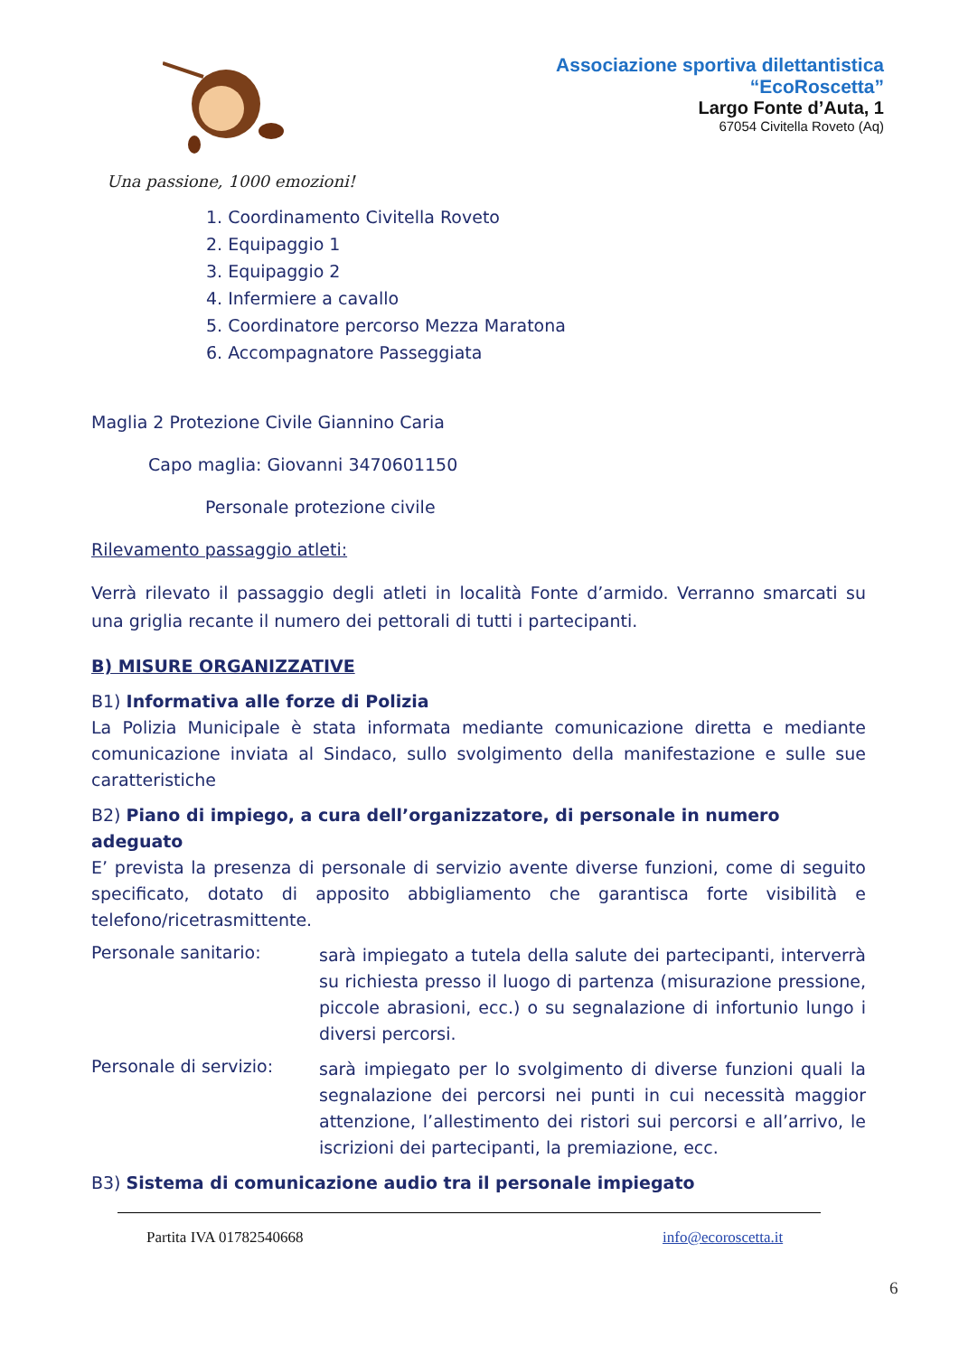Associazione sportiva dilettantistica
“EcoRoscetta”
Largo Fonte d’Auta, 1
67054 Civitella Roveto (Aq)
Una passione, 1000 emozioni!
1. Coordinamento Civitella Roveto
2. Equipaggio 1
3. Equipaggio 2
4. Infermiere a cavallo
5. Coordinatore percorso Mezza Maratona
6. Accompagnatore Passeggiata
Maglia 2 Protezione Civile Giannino Caria
Capo maglia: Giovanni 3470601150
Personale protezione civile
Rilevamento passaggio atleti:
Verrà rilevato il passaggio degli atleti in località Fonte d’armido. Verranno smarcati su una griglia recante il numero dei pettorali di tutti i partecipanti.
B) MISURE ORGANIZZATIVE
B1) Informativa alle forze di Polizia
La Polizia Municipale è stata informata mediante comunicazione diretta e mediante comunicazione inviata al Sindaco, sullo svolgimento della manifestazione e sulle sue caratteristiche
B2) Piano di impiego, a cura dell’organizzatore, di personale in numero adeguato
E’ prevista la presenza di personale di servizio avente diverse funzioni, come di seguito specificato, dotato di apposito abbigliamento che garantisca forte visibilità e telefono/ricetrasmittente.
Personale sanitario:
sarà impiegato a tutela della salute dei partecipanti, interverrà su richiesta presso il luogo di partenza (misurazione pressione, piccole abrasioni, ecc.) o su segnalazione di infortunio lungo i diversi percorsi.
Personale di servizio:
sarà impiegato per lo svolgimento di diverse funzioni quali la segnalazione dei percorsi nei punti in cui necessità maggior attenzione, l’allestimento dei ristori sui percorsi e all’arrivo, le iscrizioni dei partecipanti, la premiazione, ecc.
B3) Sistema di comunicazione audio tra il personale impiegato
Partita IVA 01782540668 info@ecoroscetta.it
6